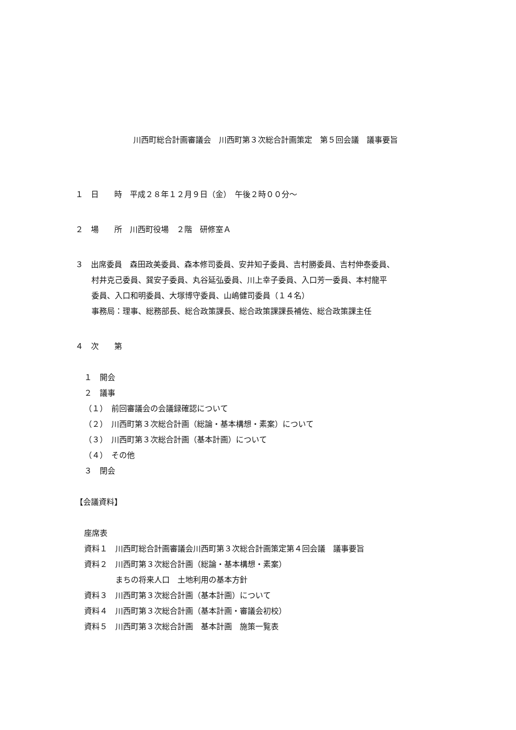川西町総合計画審議会　川西町第３次総合計画策定　第５回会議　議事要旨
１　日　　時　平成２８年１２月９日（金）　午後２時００分～
２　場　　所　川西町役場　２階　研修室Ａ
３　出席委員　森田政美委員、森本修司委員、安井知子委員、吉村勝委員、吉村伸泰委員、
村井克己委員、巽安子委員、丸谷延弘委員、川上幸子委員、入口芳一委員、本村龍平
委員、入口和明委員、大塚博守委員、山嶋健司委員（１４名）
事務局：理事、総務部長、総合政策課長、総合政策課課長補佐、総合政策課主任
４　次　　第
１　開会
２　議事
（１）　前回審議会の会議録確認について
（２）　川西町第３次総合計画（総論・基本構想・素案）について
（３）　川西町第３次総合計画（基本計画）について
（４）　その他
３　閉会
【会議資料】
座席表
資料１　川西町総合計画審議会川西町第３次総合計画策定第４回会議　議事要旨
資料２　川西町第３次総合計画（総論・基本構想・素案）
　　　　まちの将来人口　土地利用の基本方針
資料３　川西町第３次総合計画（基本計画）について
資料４　川西町第３次総合計画（基本計画・審議会初校）
資料５　川西町第３次総合計画　基本計画　施策一覧表